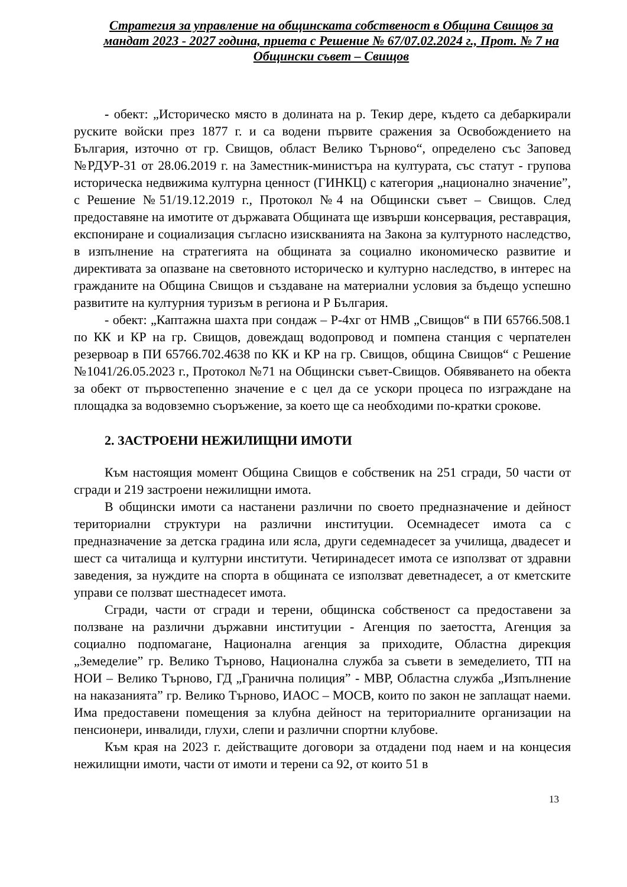Стратегия за управление на общинската собственост в Община Свищов за мандат 2023 - 2027 година, приета с Решение № 67/07.02.2024 г., Прот. № 7 на Общински съвет – Свищов
- обект: „Историческо място в долината на р. Текир дере, където са дебаркирали руските войски през 1877 г. и са водени първите сражения за Освобождението на България, източно от гр. Свищов, област Велико Търново“, определено със Заповед №РДУР-31 от 28.06.2019 г. на Заместник-министъра на културата, със статут - групова историческа недвижима културна ценност (ГИНКЦ) с категория „национално значение”, с Решение №51/19.12.2019 г., Протокол №4 на Общински съвет – Свищов. След предоставяне на имотите от държавата Общината ще извърши консервация, реставрация, експониране и социализация съгласно изискванията на Закона за културното наследство, в изпълнение на стратегията на общината за социално икономическо развитие и директивата за опазване на световното историческо и културно наследство, в интерес на гражданите на Община Свищов и създаване на материални условия за бъдещо успешно развитите на културния туризъм в региона и Р България.
- обект: „Каптажна шахта при сондаж – Р-4хг от НМВ „Свищов“ в ПИ 65766.508.1 по КК и КР на гр. Свищов, довеждащ водопровод и помпена станция с черпателен резервоар в ПИ 65766.702.4638 по КК и КР на гр. Свищов, община Свищов“ с Решение №1041/26.05.2023 г., Протокол №71 на Общински съвет-Свищов. Обявяването на обекта за обект от първостепенно значение е с цел да се ускори процеса по изграждане на площадка за водовземно съоръжение, за което ще са необходими по-кратки срокове.
2. ЗАСТРОЕНИ НЕЖИЛИЩНИ ИМОТИ
Към настоящия момент Община Свищов е собственик на 251 сгради, 50 части от сгради и 219 застроени нежилищни имота.
В общински имоти са настанени различни по своето предназначение и дейност териториални структури на различни институции. Осемнадесет имота са с предназначение за детска градина или ясла, други седемнадесет за училища, двадесет и шест са читалища и културни институти. Четиринадесет имота се използват от здравни заведения, за нуждите на спорта в общината се използват деветнадесет, а от кметските управи се ползват шестнадесет имота.
Сгради, части от сгради и терени, общинска собственост са предоставени за ползване на различни държавни институции - Агенция по заетостта, Агенция за социално подпомагане, Национална агенция за приходите, Областна дирекция „Земеделие” гр. Велико Търново, Национална служба за съвети в земеделието, ТП на НОИ – Велико Търново, ГД „Гранична полиция” - МВР, Областна служба „Изпълнение на наказанията” гр. Велико Търново, ИАОС – МОСВ, които по закон не заплащат наеми. Има предоставени помещения за клубна дейност на териториалните организации на пенсионери, инвалиди, глухи, слепи и различни спортни клубове.
Към края на 2023 г. действащите договори за отдадени под наем и на концесия нежилищни имоти, части от имоти и терени са 92, от които 51 в
13